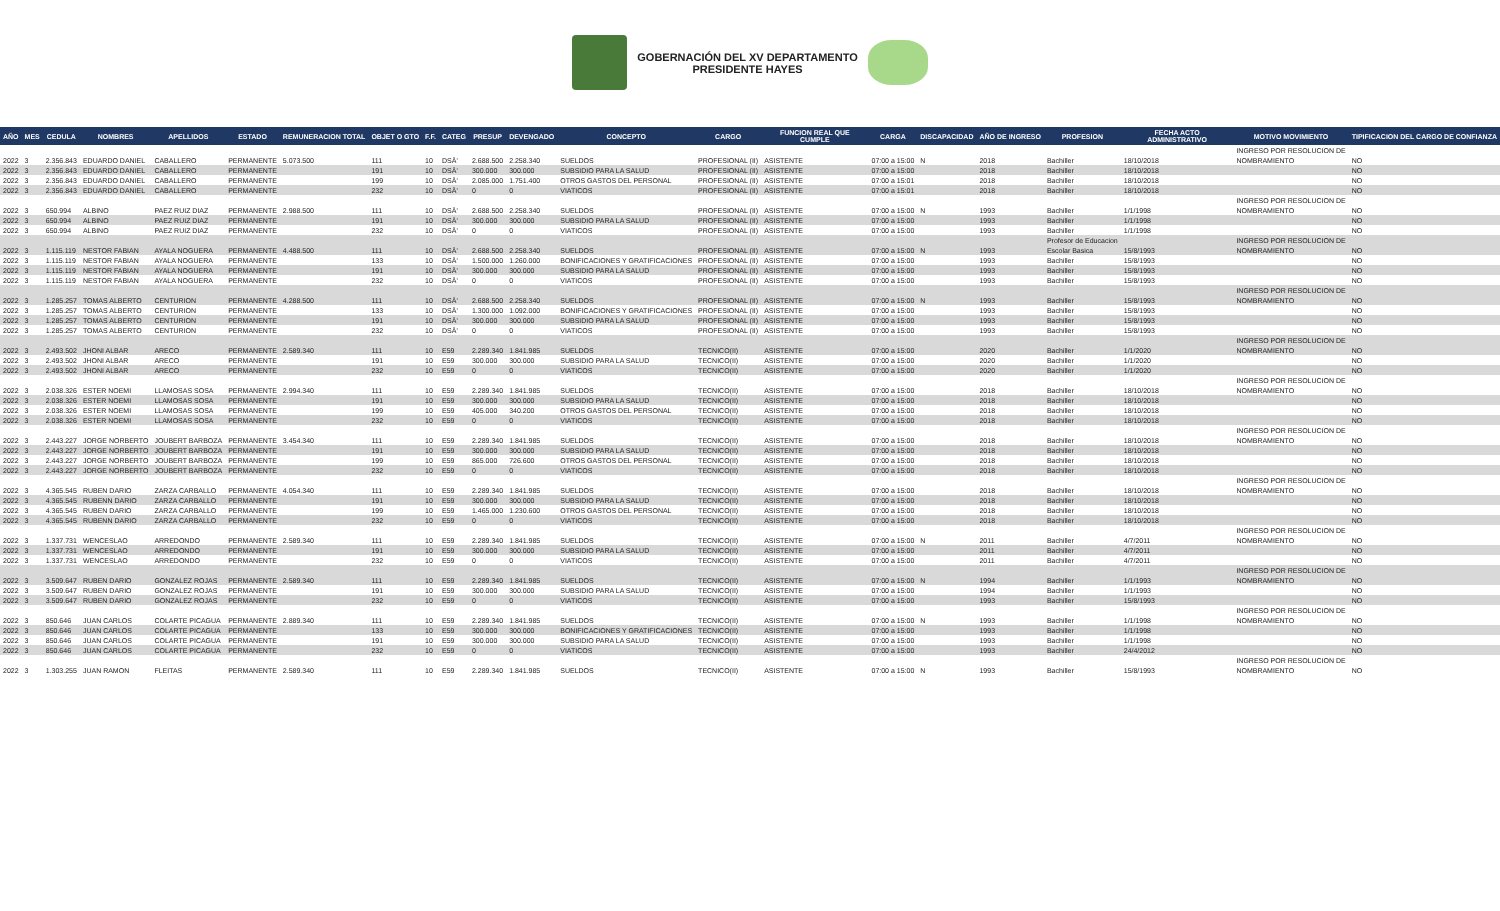GOBERNACIÓN DEL XV DEPARTAMENTO
PRESIDENTE HAYES
| AÑO | MES | CEDULA | NOMBRES | APELLIDOS | ESTADO | REMUNERACION TOTAL | OBJET O GTO | F.F. | CATEG | PRESUP | DEVENGADO | CONCEPTO | CARGO | FUNCION REAL QUE CUMPLE | CARGA | DISCAPACIDAD | AÑO DE INGRESO | PROFESION | FECHA ACTO ADMINISTRATIVO | MOTIVO MOVIMIENTO | TIPIFICACION DEL CARGO DE CONFIANZA |
| --- | --- | --- | --- | --- | --- | --- | --- | --- | --- | --- | --- | --- | --- | --- | --- | --- | --- | --- | --- | --- | --- |
| | | | | | | | | | | | | | | | | | | | | INGRESO POR RESOLUCION DE | |
| 2022 | 3 | 2.356.843 | EDUARDO DANIEL | CABALLERO | PERMANENTE | 5.073.500 | 111 | 10 | DSÂ' | 2.688.500 | 2.258.340 | SUELDOS | PROFESIONAL (II) | ASISTENTE | 07:00 a 15:00 | N | 2018 | Bachiller | 18/10/2018 | NOMBRAMIENTO | NO |
| 2022 | 3 | 2.356.843 | EDUARDO DANIEL | CABALLERO | PERMANENTE | | 191 | 10 | DSÂ' | 300.000 | 300.000 | SUBSIDIO PARA LA SALUD | PROFESIONAL (II) | ASISTENTE | 07:00 a 15:00 | | 2018 | Bachiller | 18/10/2018 | | NO |
| 2022 | 3 | 2.356.843 | EDUARDO DANIEL | CABALLERO | PERMANENTE | | 199 | 10 | DSÂ' | 2.085.000 | 1.751.400 | OTROS GASTOS DEL PERSONAL | PROFESIONAL (II) | ASISTENTE | 07:00 a 15:01 | | 2018 | Bachiller | 18/10/2018 | | NO |
| 2022 | 3 | 2.356.843 | EDUARDO DANIEL | CABALLERO | PERMANENTE | | 232 | 10 | DSÂ' | 0 | 0 | VIATICOS | PROFESIONAL (II) | ASISTENTE | 07:00 a 15:01 | | 2018 | Bachiller | 18/10/2018 | | NO |
| | | | | | | | | | | | | | | | | | | | | INGRESO POR RESOLUCION DE | |
| 2022 | 3 | 650.994 | ALBINO | PAEZ RUIZ DIAZ | PERMANENTE | 2.988.500 | 111 | 10 | DSÂ' | 2.688.500 | 2.258.340 | SUELDOS | PROFESIONAL (II) | ASISTENTE | 07:00 a 15:00 | N | 1993 | Bachiller | 1/1/1998 | NOMBRAMIENTO | NO |
| 2022 | 3 | 650.994 | ALBINO | PAEZ RUIZ DIAZ | PERMANENTE | | 191 | 10 | DSÂ' | 300.000 | 300.000 | SUBSIDIO PARA LA SALUD | PROFESIONAL (II) | ASISTENTE | 07:00 a 15:00 | | 1993 | Bachiller | 1/1/1998 | | NO |
| 2022 | 3 | 650.994 | ALBINO | PAEZ RUIZ DIAZ | PERMANENTE | | 232 | 10 | DSÂ' | 0 | 0 | VIATICOS | PROFESIONAL (II) | ASISTENTE | 07:00 a 15:00 | | 1993 | Bachiller | 1/1/1998 | | NO |
| | | | | | | | | | | | | | | | | | | Profesor de Educacion | | INGRESO POR RESOLUCION DE | |
| 2022 | 3 | 1.115.119 | NESTOR FABIAN | AYALA NOGUERA | PERMANENTE | 4.488.500 | 111 | 10 | DSÂ' | 2.688.500 | 2.258.340 | SUELDOS | PROFESIONAL (II) | ASISTENTE | 07:00 a 15:00 | N | 1993 | Escolar Basica | 15/8/1993 | NOMBRAMIENTO | NO |
| 2022 | 3 | 1.115.119 | NESTOR FABIAN | AYALA NOGUERA | PERMANENTE | | 133 | 10 | DSÂ' | 1.500.000 | 1.260.000 | BONIFICACIONES Y GRATIFICACIONES | PROFESIONAL (II) | ASISTENTE | 07:00 a 15:00 | | 1993 | Bachiller | 15/8/1993 | | NO |
| 2022 | 3 | 1.115.119 | NESTOR FABIAN | AYALA NOGUERA | PERMANENTE | | 191 | 10 | DSÂ' | 300.000 | 300.000 | SUBSIDIO PARA LA SALUD | PROFESIONAL (II) | ASISTENTE | 07:00 a 15:00 | | 1993 | Bachiller | 15/8/1993 | | NO |
| 2022 | 3 | 1.115.119 | NESTOR FABIAN | AYALA NOGUERA | PERMANENTE | | 232 | 10 | DSÂ' | 0 | 0 | VIATICOS | PROFESIONAL (II) | ASISTENTE | 07:00 a 15:00 | | 1993 | Bachiller | 15/8/1993 | | NO |
| | | | | | | | | | | | | | | | | | | | | INGRESO POR RESOLUCION DE | |
| 2022 | 3 | 1.285.257 | TOMAS ALBERTO | CENTURION | PERMANENTE | 4.288.500 | 111 | 10 | DSÂ' | 2.688.500 | 2.258.340 | SUELDOS | PROFESIONAL (II) | ASISTENTE | 07:00 a 15:00 | N | 1993 | Bachiller | 15/8/1993 | NOMBRAMIENTO | NO |
| 2022 | 3 | 1.285.257 | TOMAS ALBERTO | CENTURION | PERMANENTE | | 133 | 10 | DSÂ' | 1.300.000 | 1.092.000 | BONIFICACIONES Y GRATIFICACIONES | PROFESIONAL (II) | ASISTENTE | 07:00 a 15:00 | | 1993 | Bachiller | 15/8/1993 | | NO |
| 2022 | 3 | 1.285.257 | TOMAS ALBERTO | CENTURION | PERMANENTE | | 191 | 10 | DSÂ' | 300.000 | 300.000 | SUBSIDIO PARA LA SALUD | PROFESIONAL (II) | ASISTENTE | 07:00 a 15:00 | | 1993 | Bachiller | 15/8/1993 | | NO |
| 2022 | 3 | 1.285.257 | TOMAS ALBERTO | CENTURION | PERMANENTE | | 232 | 10 | DSÂ' | 0 | 0 | VIATICOS | PROFESIONAL (II) | ASISTENTE | 07:00 a 15:00 | | 1993 | Bachiller | 15/8/1993 | | NO |
| | | | | | | | | | | | | | | | | | | | | INGRESO POR RESOLUCION DE | |
| 2022 | 3 | 2.493.502 | JHONI ALBAR | ARECO | PERMANENTE | 2.589.340 | 111 | 10 | E59 | 2.289.340 | 1.841.985 | SUELDOS | TECNICO(II) | ASISTENTE | 07:00 a 15:00 | | 2020 | Bachiller | 1/1/2020 | NOMBRAMIENTO | NO |
| 2022 | 3 | 2.493.502 | JHONI ALBAR | ARECO | PERMANENTE | | 191 | 10 | E59 | 300.000 | 300.000 | SUBSIDIO PARA LA SALUD | TECNICO(II) | ASISTENTE | 07:00 a 15:00 | | 2020 | Bachiller | 1/1/2020 | | NO |
| 2022 | 3 | 2.493.502 | JHONI ALBAR | ARECO | PERMANENTE | | 232 | 10 | E59 | 0 | 0 | VIATICOS | TECNICO(II) | ASISTENTE | 07:00 a 15:00 | | 2020 | Bachiller | 1/1/2020 | | NO |
| | | | | | | | | | | | | | | | | | | | | INGRESO POR RESOLUCION DE | |
| 2022 | 3 | 2.038.326 | ESTER NOEMI | LLAMOSAS SOSA | PERMANENTE | 2.994.340 | 111 | 10 | E59 | 2.289.340 | 1.841.985 | SUELDOS | TECNICO(II) | ASISTENTE | 07:00 a 15:00 | | 2018 | Bachiller | 18/10/2018 | NOMBRAMIENTO | NO |
| 2022 | 3 | 2.038.326 | ESTER NOEMI | LLAMOSAS SOSA | PERMANENTE | | 191 | 10 | E59 | 300.000 | 300.000 | SUBSIDIO PARA LA SALUD | TECNICO(II) | ASISTENTE | 07:00 a 15:00 | | 2018 | Bachiller | 18/10/2018 | | NO |
| 2022 | 3 | 2.038.326 | ESTER NOEMI | LLAMOSAS SOSA | PERMANENTE | | 199 | 10 | E59 | 405.000 | 340.200 | OTROS GASTOS DEL PERSONAL | TECNICO(II) | ASISTENTE | 07:00 a 15:00 | | 2018 | Bachiller | 18/10/2018 | | NO |
| 2022 | 3 | 2.038.326 | ESTER NOEMI | LLAMOSAS SOSA | PERMANENTE | | 232 | 10 | E59 | 0 | 0 | VIATICOS | TECNICO(II) | ASISTENTE | 07:00 a 15:00 | | 2018 | Bachiller | 18/10/2018 | | NO |
| | | | | | | | | | | | | | | | | | | | | INGRESO POR RESOLUCION DE | |
| 2022 | 3 | 2.443.227 | JORGE NORBERTO | JOUBERT BARBOZA | PERMANENTE | 3.454.340 | 111 | 10 | E59 | 2.289.340 | 1.841.985 | SUELDOS | TECNICO(II) | ASISTENTE | 07:00 a 15:00 | | 2018 | Bachiller | 18/10/2018 | NOMBRAMIENTO | NO |
| 2022 | 3 | 2.443.227 | JORGE NORBERTO | JOUBERT BARBOZA | PERMANENTE | | 191 | 10 | E59 | 300.000 | 300.000 | SUBSIDIO PARA LA SALUD | TECNICO(II) | ASISTENTE | 07:00 a 15:00 | | 2018 | Bachiller | 18/10/2018 | | NO |
| 2022 | 3 | 2.443.227 | JORGE NORBERTO | JOUBERT BARBOZA | PERMANENTE | | 199 | 10 | E59 | 865.000 | 726.600 | OTROS GASTOS DEL PERSONAL | TECNICO(II) | ASISTENTE | 07:00 a 15:00 | | 2018 | Bachiller | 18/10/2018 | | NO |
| 2022 | 3 | 2.443.227 | JORGE NORBERTO | JOUBERT BARBOZA | PERMANENTE | | 232 | 10 | E59 | 0 | 0 | VIATICOS | TECNICO(II) | ASISTENTE | 07:00 a 15:00 | | 2018 | Bachiller | 18/10/2018 | | NO |
| | | | | | | | | | | | | | | | | | | | | INGRESO POR RESOLUCION DE | |
| 2022 | 3 | 4.365.545 | RUBEN DARIO | ZARZA CARBALLO | PERMANENTE | 4.054.340 | 111 | 10 | E59 | 2.289.340 | 1.841.985 | SUELDOS | TECNICO(II) | ASISTENTE | 07:00 a 15:00 | | 2018 | Bachiller | 18/10/2018 | NOMBRAMIENTO | NO |
| 2022 | 3 | 4.365.545 | RUBENN DARIO | ZARZA CARBALLO | PERMANENTE | | 191 | 10 | E59 | 300.000 | 300.000 | SUBSIDIO PARA LA SALUD | TECNICO(II) | ASISTENTE | 07:00 a 15:00 | | 2018 | Bachiller | 18/10/2018 | | NO |
| 2022 | 3 | 4.365.545 | RUBEN DARIO | ZARZA CARBALLO | PERMANENTE | | 199 | 10 | E59 | 1.465.000 | 1.230.600 | OTROS GASTOS DEL PERSONAL | TECNICO(II) | ASISTENTE | 07:00 a 15:00 | | 2018 | Bachiller | 18/10/2018 | | NO |
| 2022 | 3 | 4.365.545 | RUBENN DARIO | ZARZA CARBALLO | PERMANENTE | | 232 | 10 | E59 | 0 | 0 | VIATICOS | TECNICO(II) | ASISTENTE | 07:00 a 15:00 | | 2018 | Bachiller | 18/10/2018 | | NO |
| | | | | | | | | | | | | | | | | | | | | INGRESO POR RESOLUCION DE | |
| 2022 | 3 | 1.337.731 | WENCESLAO | ARREDONDO | PERMANENTE | 2.589.340 | 111 | 10 | E59 | 2.289.340 | 1.841.985 | SUELDOS | TECNICO(II) | ASISTENTE | 07:00 a 15:00 | N | 2011 | Bachiller | 4/7/2011 | NOMBRAMIENTO | NO |
| 2022 | 3 | 1.337.731 | WENCESLAO | ARREDONDO | PERMANENTE | | 191 | 10 | E59 | 300.000 | 300.000 | SUBSIDIO PARA LA SALUD | TECNICO(II) | ASISTENTE | 07:00 a 15:00 | | 2011 | Bachiller | 4/7/2011 | | NO |
| 2022 | 3 | 1.337.731 | WENCESLAO | ARREDONDO | PERMANENTE | | 232 | 10 | E59 | 0 | 0 | VIATICOS | TECNICO(II) | ASISTENTE | 07:00 a 15:00 | | 2011 | Bachiller | 4/7/2011 | | NO |
| | | | | | | | | | | | | | | | | | | | | INGRESO POR RESOLUCION DE | |
| 2022 | 3 | 3.509.647 | RUBEN DARIO | GONZALEZ ROJAS | PERMANENTE | 2.589.340 | 111 | 10 | E59 | 2.289.340 | 1.841.985 | SUELDOS | TECNICO(II) | ASISTENTE | 07:00 a 15:00 | N | 1994 | Bachiller | 1/1/1993 | NOMBRAMIENTO | NO |
| 2022 | 3 | 3.509.647 | RUBEN DARIO | GONZALEZ ROJAS | PERMANENTE | | 191 | 10 | E59 | 300.000 | 300.000 | SUBSIDIO PARA LA SALUD | TECNICO(II) | ASISTENTE | 07:00 a 15:00 | | 1994 | Bachiller | 1/1/1993 | | NO |
| 2022 | 3 | 3.509.647 | RUBEN DARIO | GONZALEZ ROJAS | PERMANENTE | | 232 | 10 | E59 | 0 | 0 | VIATICOS | TECNICO(II) | ASISTENTE | 07:00 a 15:00 | | 1993 | Bachiller | 15/8/1993 | | NO |
| | | | | | | | | | | | | | | | | | | | | INGRESO POR RESOLUCION DE | |
| 2022 | 3 | 850.646 | JUAN CARLOS | COLARTE PICAGUA | PERMANENTE | 2.889.340 | 111 | 10 | E59 | 2.289.340 | 1.841.985 | SUELDOS | TECNICO(II) | ASISTENTE | 07:00 a 15:00 | N | 1993 | Bachiller | 1/1/1998 | NOMBRAMIENTO | NO |
| 2022 | 3 | 850.646 | JUAN CARLOS | COLARTE PICAGUA | PERMANENTE | | 133 | 10 | E59 | 300.000 | 300.000 | BONIFICACIONES Y GRATIFICACIONES | TECNICO(II) | ASISTENTE | 07:00 a 15:00 | | 1993 | Bachiller | 1/1/1998 | | NO |
| 2022 | 3 | 850.646 | JUAN CARLOS | COLARTE PICAGUA | PERMANENTE | | 191 | 10 | E59 | 300.000 | 300.000 | SUBSIDIO PARA LA SALUD | TECNICO(II) | ASISTENTE | 07:00 a 15:00 | | 1993 | Bachiller | 1/1/1998 | | NO |
| 2022 | 3 | 850.646 | JUAN CARLOS | COLARTE PICAGUA | PERMANENTE | | 232 | 10 | E59 | 0 | 0 | VIATICOS | TECNICO(II) | ASISTENTE | 07:00 a 15:00 | | 1993 | Bachiller | 24/4/2012 | | NO |
| | | | | | | | | | | | | | | | | | | | | INGRESO POR RESOLUCION DE | |
| 2022 | 3 | 1.303.255 | JUAN RAMON | FLEITAS | PERMANENTE | 2.589.340 | 111 | 10 | E59 | 2.289.340 | 1.841.985 | SUELDOS | TECNICO(II) | ASISTENTE | 07:00 a 15:00 | N | 1993 | Bachiller | 15/8/1993 | NOMBRAMIENTO | NO |